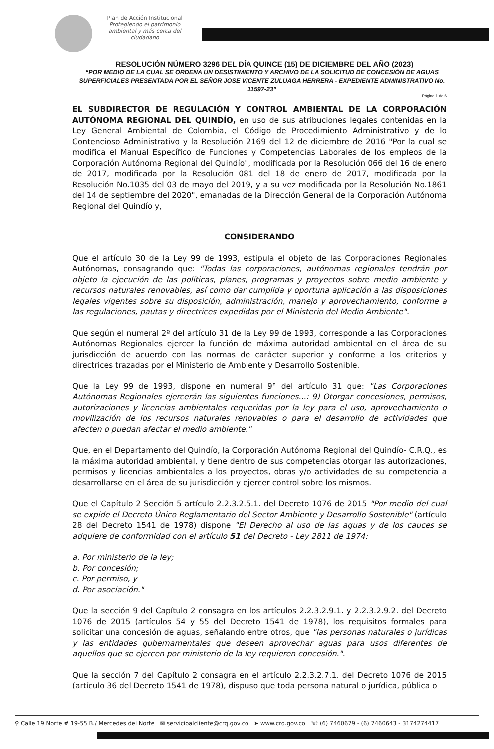Plan de Acción Institucional
Protegiendo el patrimonio ambiental y más cerca del ciudadano
RESOLUCIÓN NÚMERO 3296 DEL DÍA QUINCE (15) DE DICIEMBRE DEL AÑO (2023)
“POR MEDIO DE LA CUAL SE ORDENA UN DESISTIMIENTO Y ARCHIVO DE LA SOLICITUD DE CONCESIÓN DE AGUAS SUPERFICIALES PRESENTADA POR EL SEÑOR JOSE VICENTE ZULUAGA HERRERA - EXPEDIENTE ADMINISTRATIVO No. 11597-23”
Página 1 de 6
EL SUBDIRECTOR DE REGULACIÓN Y CONTROL AMBIENTAL DE LA CORPORACIÓN AUTÓNOMA REGIONAL DEL QUINDÍO, en uso de sus atribuciones legales contenidas en la Ley General Ambiental de Colombia, el Código de Procedimiento Administrativo y de lo Contencioso Administrativo y la Resolución 2169 del 12 de diciembre de 2016 "Por la cual se modifica el Manual Específico de Funciones y Competencias Laborales de los empleos de la Corporación Autónoma Regional del Quindío", modificada por la Resolución 066 del 16 de enero de 2017, modificada por la Resolución 081 del 18 de enero de 2017, modificada por la Resolución No.1035 del 03 de mayo del 2019, y a su vez modificada por la Resolución No.1861 del 14 de septiembre del 2020", emanadas de la Dirección General de la Corporación Autónoma Regional del Quindío y,
CONSIDERANDO
Que el artículo 30 de la Ley 99 de 1993, estipula el objeto de las Corporaciones Regionales Autónomas, consagrando que: "Todas las corporaciones, autónomas regionales tendrán por objeto la ejecución de las políticas, planes, programas y proyectos sobre medio ambiente y recursos naturales renovables, así como dar cumplida y oportuna aplicación a las disposiciones legales vigentes sobre su disposición, administración, manejo y aprovechamiento, conforme a las regulaciones, pautas y directrices expedidas por el Ministerio del Medio Ambiente".
Que según el numeral 2º del artículo 31 de la Ley 99 de 1993, corresponde a las Corporaciones Autónomas Regionales ejercer la función de máxima autoridad ambiental en el área de su jurisdicción de acuerdo con las normas de carácter superior y conforme a los criterios y directrices trazadas por el Ministerio de Ambiente y Desarrollo Sostenible.
Que la Ley 99 de 1993, dispone en numeral 9° del artículo 31 que: "Las Corporaciones Autónomas Regionales ejercerán las siguientes funciones...: 9) Otorgar concesiones, permisos, autorizaciones y licencias ambientales requeridas por la ley para el uso, aprovechamiento o movilización de los recursos naturales renovables o para el desarrollo de actividades que afecten o puedan afectar el medio ambiente."
Que, en el Departamento del Quindío, la Corporación Autónoma Regional del Quindío- C.R.Q., es la máxima autoridad ambiental, y tiene dentro de sus competencias otorgar las autorizaciones, permisos y licencias ambientales a los proyectos, obras y/o actividades de su competencia a desarrollarse en el área de su jurisdicción y ejercer control sobre los mismos.
Que el Capítulo 2 Sección 5 artículo 2.2.3.2.5.1. del Decreto 1076 de 2015 "Por medio del cual se expide el Decreto Único Reglamentario del Sector Ambiente y Desarrollo Sostenible" (artículo 28 del Decreto 1541 de 1978) dispone "El Derecho al uso de las aguas y de los cauces se adquiere de conformidad con el artículo 51 del Decreto - Ley 2811 de 1974:
a. Por ministerio de la ley;
b. Por concesión;
c. Por permiso, y
d. Por asociación."
Que la sección 9 del Capítulo 2 consagra en los artículos 2.2.3.2.9.1. y 2.2.3.2.9.2. del Decreto 1076 de 2015 (artículos 54 y 55 del Decreto 1541 de 1978), los requisitos formales para solicitar una concesión de aguas, señalando entre otros, que "las personas naturales o jurídicas y las entidades gubernamentales que deseen aprovechar aguas para usos diferentes de aquellos que se ejercen por ministerio de la ley requieren concesión.".
Que la sección 7 del Capítulo 2 consagra en el artículo 2.2.3.2.7.1. del Decreto 1076 de 2015 (artículo 36 del Decreto 1541 de 1978), dispuso que toda persona natural o jurídica, pública o
⚲ Calle 19 Norte # 19-55 B./ Mercedes del Norte ✉ servicioalcliente@crq.gov.co ➤ www.crq.gov.co ☏ (6) 7460679 - (6) 7460643 - 3174274417